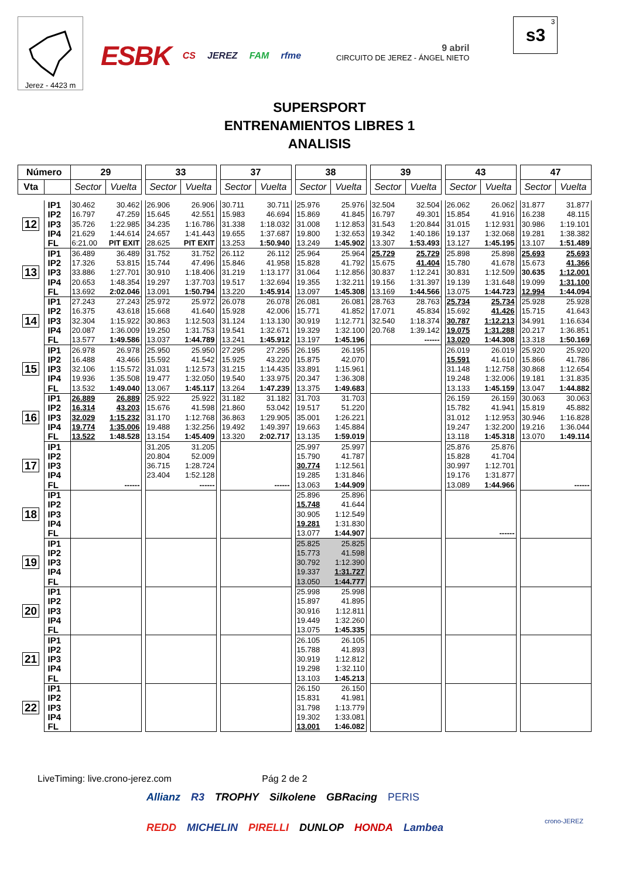Jerez - 4423 m
ESBK CS JEREZ FAM rfme
9 abril
CIRCUITO DE JEREZ - ÁNGEL NIETO
3
s3
SUPERSPORT
ENTRENAMIENTOS LIBRES 1
ANALISIS
| Número | | 29 | | | 33 | | | 37 | | | 38 | | | 39 | | | 43 | | | 47 | |
| Vta | | Sector | Vuelta | | Sector | Vuelta | | Sector | Vuelta | | Sector | Vuelta | | Sector | Vuelta | | Sector | Vuelta | | Sector | Vuelta |
| 12 | IP1 | 30.462 | 30.462 | | 26.906 | 26.906 | | 30.711 | 30.711 | | 25.976 | 25.976 | | 32.504 | 32.504 | | 26.062 | 26.062 | | 31.877 | 31.877 |
| | IP2 | 16.797 | 47.259 | | 15.645 | 42.551 | | 15.983 | 46.694 | | 15.869 | 41.845 | | 16.797 | 49.301 | | 15.854 | 41.916 | | 16.238 | 48.115 |
| | IP3 | 35.726 | 1:22.985 | | 34.235 | 1:16.786 | | 31.338 | 1:18.032 | | 31.008 | 1:12.853 | | 31.543 | 1:20.844 | | 31.015 | 1:12.931 | | 30.986 | 1:19.101 |
| | IP4 | 21.629 | 1:44.614 | | 24.657 | 1:41.443 | | 19.655 | 1:37.687 | | 19.800 | 1:32.653 | | 19.342 | 1:40.186 | | 19.137 | 1:32.068 | | 19.281 | 1:38.382 |
| | FL | 6:21.00 | PIT EXIT | | 28.625 | PIT EXIT | | 13.253 | 1:50.940 | | 13.249 | 1:45.902 | | 13.307 | 1:53.493 | | 13.127 | 1:45.195 | | 13.107 | 1:51.489 |
| 13 | IP1 | 36.489 | 36.489 | | 31.752 | 31.752 | | 26.112 | 26.112 | | 25.964 | 25.964 | | 25.729 | 25.729 | | 25.898 | 25.898 | | 25.693 | 25.693 |
| | IP2 | 17.326 | 53.815 | | 15.744 | 47.496 | | 15.846 | 41.958 | | 15.828 | 41.792 | | 15.675 | 41.404 | | 15.780 | 41.678 | | 15.673 | 41.366 |
| | IP3 | 33.886 | 1:27.701 | | 30.910 | 1:18.406 | | 31.219 | 1:13.177 | | 31.064 | 1:12.856 | | 30.837 | 1:12.241 | | 30.831 | 1:12.509 | | 30.635 | 1:12.001 |
| | IP4 | 20.653 | 1:48.354 | | 19.297 | 1:37.703 | | 19.517 | 1:32.694 | | 19.355 | 1:32.211 | | 19.156 | 1:31.397 | | 19.139 | 1:31.648 | | 19.099 | 1:31.100 |
| | FL | 13.692 | 2:02.046 | | 13.091 | 1:50.794 | | 13.220 | 1:45.914 | | 13.097 | 1:45.308 | | 13.169 | 1:44.566 | | 13.075 | 1:44.723 | | 12.994 | 1:44.094 |
| 14 | IP1 | 27.243 | 27.243 | | 25.972 | 25.972 | | 26.078 | 26.078 | | 26.081 | 26.081 | | 28.763 | 28.763 | | 25.734 | 25.734 | | 25.928 | 25.928 |
| | IP2 | 16.375 | 43.618 | | 15.668 | 41.640 | | 15.928 | 42.006 | | 15.771 | 41.852 | | 17.071 | 45.834 | | 15.692 | 41.426 | | 15.715 | 41.643 |
| | IP3 | 32.304 | 1:15.922 | | 30.863 | 1:12.503 | | 31.124 | 1:13.130 | | 30.919 | 1:12.771 | | 32.540 | 1:18.374 | | 30.787 | 1:12.213 | | 34.991 | 1:16.634 |
| | IP4 | 20.087 | 1:36.009 | | 19.250 | 1:31.753 | | 19.541 | 1:32.671 | | 19.329 | 1:32.100 | | 20.768 | 1:39.142 | | 19.075 | 1:31.288 | | 20.217 | 1:36.851 |
| | FL | 13.577 | 1:49.586 | | 13.037 | 1:44.789 | | 13.241 | 1:45.912 | | 13.197 | 1:45.196 | | | ------ | | 13.020 | 1:44.308 | | 13.318 | 1:50.169 |
| 15 | IP1 | 26.978 | 26.978 | | 25.950 | 25.950 | | 27.295 | 27.295 | | 26.195 | 26.195 | | | | | 26.019 | 26.019 | | 25.920 | 25.920 |
| | IP2 | 16.488 | 43.466 | | 15.592 | 41.542 | | 15.925 | 43.220 | | 15.875 | 42.070 | | | | | 15.591 | 41.610 | | 15.866 | 41.786 |
| | IP3 | 32.106 | 1:15.572 | | 31.031 | 1:12.573 | | 31.215 | 1:14.435 | | 33.891 | 1:15.961 | | | | | 31.148 | 1:12.758 | | 30.868 | 1:12.654 |
| | IP4 | 19.936 | 1:35.508 | | 19.477 | 1:32.050 | | 19.540 | 1:33.975 | | 20.347 | 1:36.308 | | | | | 19.248 | 1:32.006 | | 19.181 | 1:31.835 |
| | FL | 13.532 | 1:49.040 | | 13.067 | 1:45.117 | | 13.264 | 1:47.239 | | 13.375 | 1:49.683 | | | | | 13.133 | 1:45.159 | | 13.047 | 1:44.882 |
| 16 | IP1 | 26.889 | 26.889 | | 25.922 | 25.922 | | 31.182 | 31.182 | | 31.703 | 31.703 | | | | | 26.159 | 26.159 | | 30.063 | 30.063 |
| | IP2 | 16.314 | 43.203 | | 15.676 | 41.598 | | 21.860 | 53.042 | | 19.517 | 51.220 | | | | | 15.782 | 41.941 | | 15.819 | 45.882 |
| | IP3 | 32.029 | 1:15.232 | | 31.170 | 1:12.768 | | 36.863 | 1:29.905 | | 35.001 | 1:26.221 | | | | | 31.012 | 1:12.953 | | 30.946 | 1:16.828 |
| | IP4 | 19.774 | 1:35.006 | | 19.488 | 1:32.256 | | 19.492 | 1:49.397 | | 19.663 | 1:45.884 | | | | | 19.247 | 1:32.200 | | 19.216 | 1:36.044 |
| | FL | 13.522 | 1:48.528 | | 13.154 | 1:45.409 | | 13.320 | 2:02.717 | | 13.135 | 1:59.019 | | | | | 13.118 | 1:45.318 | | 13.070 | 1:49.114 |
| 17 | IP1 | | | | 31.205 | 31.205 | | | | | 25.997 | 25.997 | | | | | 25.876 | 25.876 | | | |
| | IP2 | | | | 20.804 | 52.009 | | | | | 15.790 | 41.787 | | | | | 15.828 | 41.704 | | | |
| | IP3 | | | | 36.715 | 1:28.724 | | | | | 30.774 | 1:12.561 | | | | | 30.997 | 1:12.701 | | | |
| | IP4 | | | | 23.404 | 1:52.128 | | | | | 19.285 | 1:31.846 | | | | | 19.176 | 1:31.877 | | | |
| | FL | | ------ | | | ------ | | | ------ | | 13.063 | 1:44.909 | | | | | 13.089 | 1:44.966 | | | ------ |
| 18 | IP1 | | | | | | | | | | 25.896 | 25.896 | | | | | | | | | |
| | IP2 | | | | | | | | | | 15.748 | 41.644 | | | | | | | | | |
| | IP3 | | | | | | | | | | 30.905 | 1:12.549 | | | | | | | | | |
| | IP4 | | | | | | | | | | 19.281 | 1:31.830 | | | | | | | | | |
| | FL | | | | | | | | | | 13.077 | 1:44.907 | | | | | | ------ | | | |
| 19 | IP1 | | | | | | | | | | 25.825 | 25.825 | | | | | | | | | |
| | IP2 | | | | | | | | | | 15.773 | 41.598 | | | | | | | | | |
| | IP3 | | | | | | | | | | 30.792 | 1:12.390 | | | | | | | | | |
| | IP4 | | | | | | | | | | 19.337 | 1:31.727 | | | | | | | | | |
| | FL | | | | | | | | | | 13.050 | 1:44.777 | | | | | | | | | |
| 20 | IP1 | | | | | | | | | | 25.998 | 25.998 | | | | | | | | | |
| | IP2 | | | | | | | | | | 15.897 | 41.895 | | | | | | | | | |
| | IP3 | | | | | | | | | | 30.916 | 1:12.811 | | | | | | | | | |
| | IP4 | | | | | | | | | | 19.449 | 1:32.260 | | | | | | | | | |
| | FL | | | | | | | | | | 13.075 | 1:45.335 | | | | | | | | | |
| 21 | IP1 | | | | | | | | | | 26.105 | 26.105 | | | | | | | | | |
| | IP2 | | | | | | | | | | 15.788 | 41.893 | | | | | | | | | |
| | IP3 | | | | | | | | | | 30.919 | 1:12.812 | | | | | | | | | |
| | IP4 | | | | | | | | | | 19.298 | 1:32.110 | | | | | | | | | |
| | FL | | | | | | | | | | 13.103 | 1:45.213 | | | | | | | | | |
| 22 | IP1 | | | | | | | | | | 26.150 | 26.150 | | | | | | | | | |
| | IP2 | | | | | | | | | | 15.831 | 41.981 | | | | | | | | | |
| | IP3 | | | | | | | | | | 31.798 | 1:13.779 | | | | | | | | | |
| | IP4 | | | | | | | | | | 19.302 | 1:33.081 | | | | | | | | | |
| | FL | | | | | | | | | | 13.001 | 1:46.082 | | | | | | | | | |
LiveTiming: live.crono-jerez.com Pág 2 de 2
Allianz R3 TROPHY Silkolene GBRacing PERIS
REDD MICHELIN PIRELLI DUNLOP HONDA Lambea
crono-JEREZ